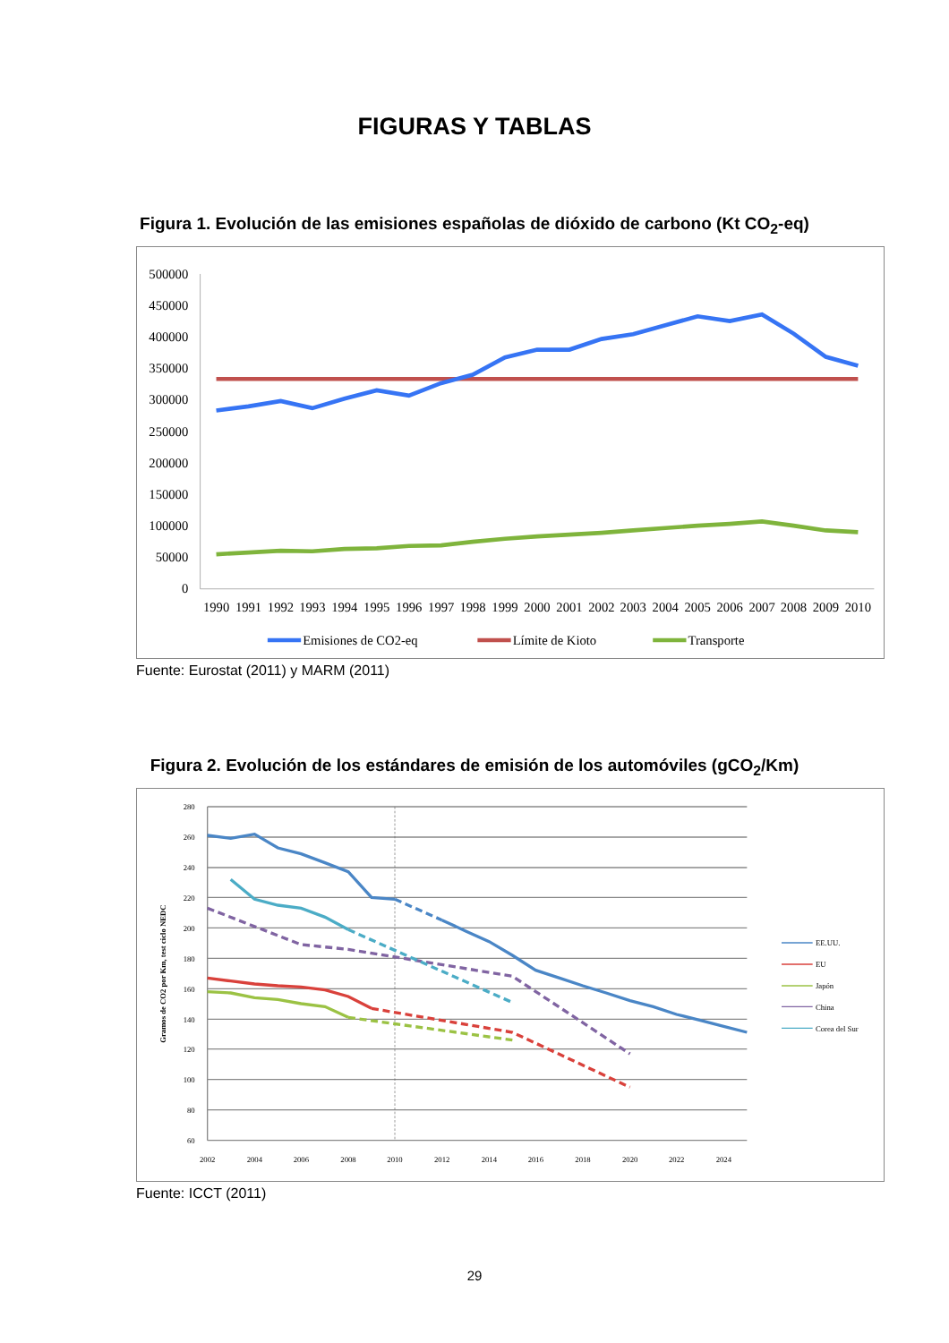FIGURAS Y TABLAS
Figura 1. Evolución de las emisiones españolas de dióxido de carbono (Kt CO<sub>2</sub>-eq)
500000
450000
400000
350000
300000
250000
200000
150000
100000
50000
0
1990
1991
1992
1993
1994
1995
1996
1997
1998
1999
2000
2001
2002
2003
2004
2005
2006
2007
2008
2009
2010
Emisiones de CO2-eq
Límite de Kioto
Transporte
Fuente: Eurostat (2011) y MARM (2011)
Figura 2. Evolución de los estándares de emisión de los automóviles (gCO<sub>2</sub>/Km)
280
260
240
220
200
180
160
140
120
100
80
60
2002
2004
2006
2008
2010
2012
2014
2016
2018
2020
2022
2024
Gramos de CO2 por Km, test ciclo NEDC
EE.UU.
EU
Japón
China
Corea del Sur
Fuente: ICCT (2011)
29